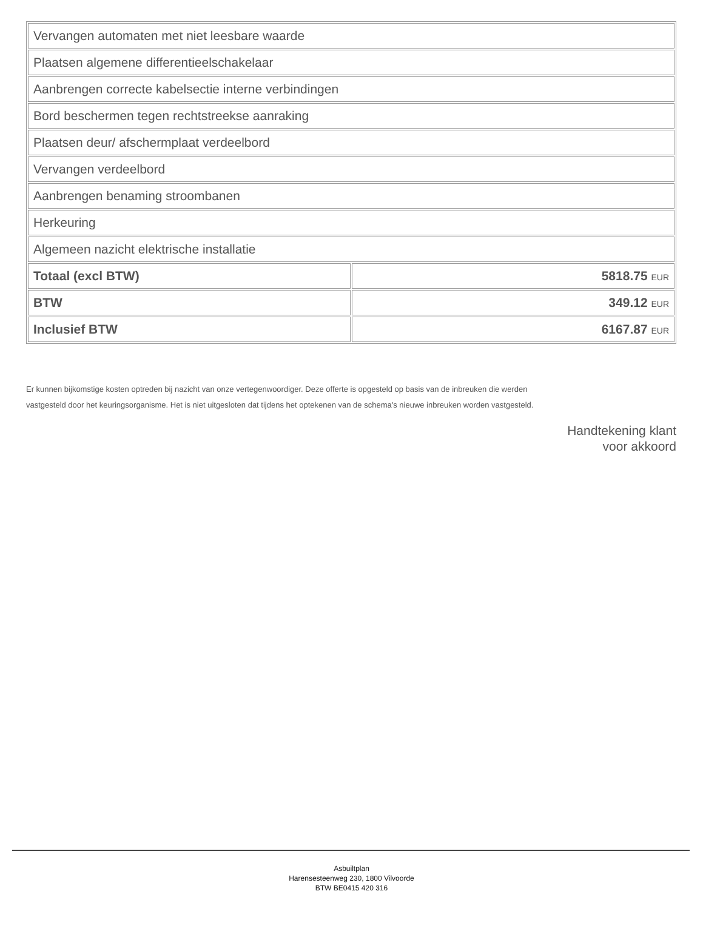| Vervangen automaten met niet leesbare waarde | |
| Plaatsen algemene differentieelschakelaar | |
| Aanbrengen correcte kabelsectie interne verbindingen | |
| Bord beschermen tegen rechtstreekse aanraking | |
| Plaatsen deur/ afschermplaat verdeelbord | |
| Vervangen verdeelbord | |
| Aanbrengen benaming stroombanen | |
| Herkeuring | |
| Algemeen nazicht elektrische installatie | |
| Totaal (excl BTW) | 5818.75 EUR |
| BTW | 349.12 EUR |
| Inclusief BTW | 6167.87 EUR |
Er kunnen bijkomstige kosten optreden bij nazicht van onze vertegenwoordiger. Deze offerte is opgesteld op basis van de inbreuken die werden vastgesteld door het keuringsorganisme. Het is niet uitgesloten dat tijdens het optekenen van de schema's nieuwe inbreuken worden vastgesteld.
Handtekening klant
voor akkoord
Asbuiltplan
Harensesteenweg 230, 1800 Vilvoorde
BTW BE0415 420 316